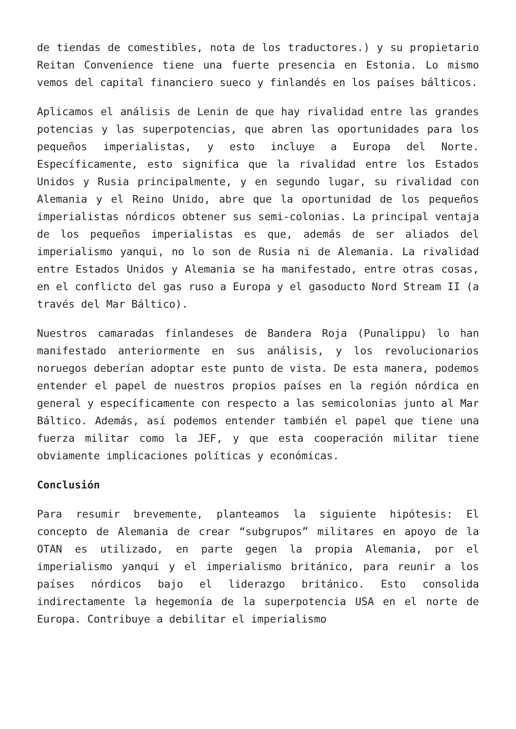de tiendas de comestibles, nota de los traductores.) y su propietario Reitan Convenience tiene una fuerte presencia en Estonia. Lo mismo vemos del capital financiero sueco y finlandés en los países bálticos.
Aplicamos el análisis de Lenin de que hay rivalidad entre las grandes potencias y las superpotencias, que abren las oportunidades para los pequeños imperialistas, y esto incluye a Europa del Norte. Específicamente, esto significa que la rivalidad entre los Estados Unidos y Rusia principalmente, y en segundo lugar, su rivalidad con Alemania y el Reino Unido, abre que la oportunidad de los pequeños imperialistas nórdicos obtener sus semi-colonias. La principal ventaja de los pequeños imperialistas es que, además de ser aliados del imperialismo yanqui, no lo son de Rusia ni de Alemania. La rivalidad entre Estados Unidos y Alemania se ha manifestado, entre otras cosas, en el conflicto del gas ruso a Europa y el gasoducto Nord Stream II (a través del Mar Báltico).
Nuestros camaradas finlandeses de Bandera Roja (Punalippu) lo han manifestado anteriormente en sus análisis, y los revolucionarios noruegos deberían adoptar este punto de vista. De esta manera, podemos entender el papel de nuestros propios países en la región nórdica en general y específicamente con respecto a las semicolonias junto al Mar Báltico. Además, así podemos entender también el papel que tiene una fuerza militar como la JEF, y que esta cooperación militar tiene obviamente implicaciones políticas y económicas.
Conclusión
Para resumir brevemente, planteamos la siguiente hipótesis: El concepto de Alemania de crear “subgrupos” militares en apoyo de la OTAN es utilizado, en parte gegen la propia Alemania, por el imperialismo yanqui y el imperialismo británico, para reunir a los países nórdicos bajo el liderazgo británico. Esto consolida indirectamente la hegemonía de la superpotencia USA en el norte de Europa. Contribuye a debilitar el imperialismo